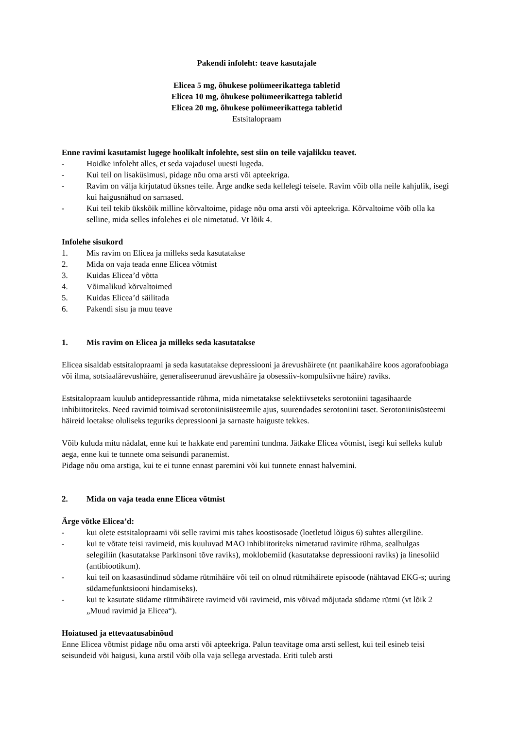Pakendi infoleht: teave kasutajale
Elicea 5 mg, õhukese polümeerikattega tabletid
Elicea 10 mg, õhukese polümeerikattega tabletid
Elicea 20 mg, õhukese polümeerikattega tabletid
Estsitalopraam
Enne ravimi kasutamist lugege hoolikalt infolehte, sest siin on teile vajalikku teavet.
- Hoidke infoleht alles, et seda vajadusel uuesti lugeda.
- Kui teil on lisaküsimusi, pidage nõu oma arsti või apteekriga.
- Ravim on välja kirjutatud üksnes teile. Ärge andke seda kellelegi teisele. Ravim võib olla neile kahjulik, isegi kui haigusnähud on sarnased.
- Kui teil tekib ükskõik milline kõrvaltoime, pidage nõu oma arsti või apteekriga. Kõrvaltoime võib olla ka selline, mida selles infolehes ei ole nimetatud. Vt lõik 4.
Infolehe sisukord
1. Mis ravim on Elicea ja milleks seda kasutatakse
2. Mida on vaja teada enne Elicea võtmist
3. Kuidas Elicea’d võtta
4. Võimalikud kõrvaltoimed
5. Kuidas Elicea’d säilitada
6. Pakendi sisu ja muu teave
1. Mis ravim on Elicea ja milleks seda kasutatakse
Elicea sisaldab estsitalopraami ja seda kasutatakse depressiooni ja ärevushäirete (nt paanikahäire koos agorafoobiaga või ilma, sotsiaalärevushäire, generaliseerunud ärevushäire ja obsessiiv-kompulsiivne häire) raviks.
Estsitalopraam kuulub antidepressantide rühma, mida nimetatakse selektiivseteks serotoniini tagasihaarde inhibiitoriteks. Need ravimid toimivad serotoniinisüsteemile ajus, suurendades serotoniini taset. Serotoniinisüsteemi häireid loetakse oluliseks teguriks depressiooni ja sarnaste haiguste tekkes.
Võib kuluda mitu nädalat, enne kui te hakkate end paremini tundma. Jätkake Elicea võtmist, isegi kui selleks kulub aega, enne kui te tunnete oma seisundi paranemist.
Pidage nõu oma arstiga, kui te ei tunne ennast paremini või kui tunnete ennast halvemini.
2. Mida on vaja teada enne Elicea võtmist
Ärge võtke Elicea’d:
- kui olete estsitalopraami või selle ravimi mis tahes koostisosade (loetletud lõigus 6) suhtes allergiline.
- kui te võtate teisi ravimeid, mis kuuluvad MAO inhibiitoriteks nimetatud ravimite rühma, sealhulgas selegiliin (kasutatakse Parkinsoni tõve raviks), moklobemiid (kasutatakse depressiooni raviks) ja linesoliid (antibiootikum).
- kui teil on kaasasündinud südame rütmihäire või teil on olnud rütmihäirete episoode (nähtavad EKG-s; uuring südamefunktsiooni hindamiseks).
- kui te kasutate südame rütmihäirete ravimeid või ravimeid, mis võivad mõjutada südame rütmi (vt lõik 2 „Muud ravimid ja Elicea“).
Hoiatused ja ettevaatusabinõud
Enne Elicea võtmist pidage nõu oma arsti või apteekriga. Palun teavitage oma arsti sellest, kui teil esineb teisi seisundeid või haigusi, kuna arstil võib olla vaja sellega arvestada. Eriti tuleb arsti